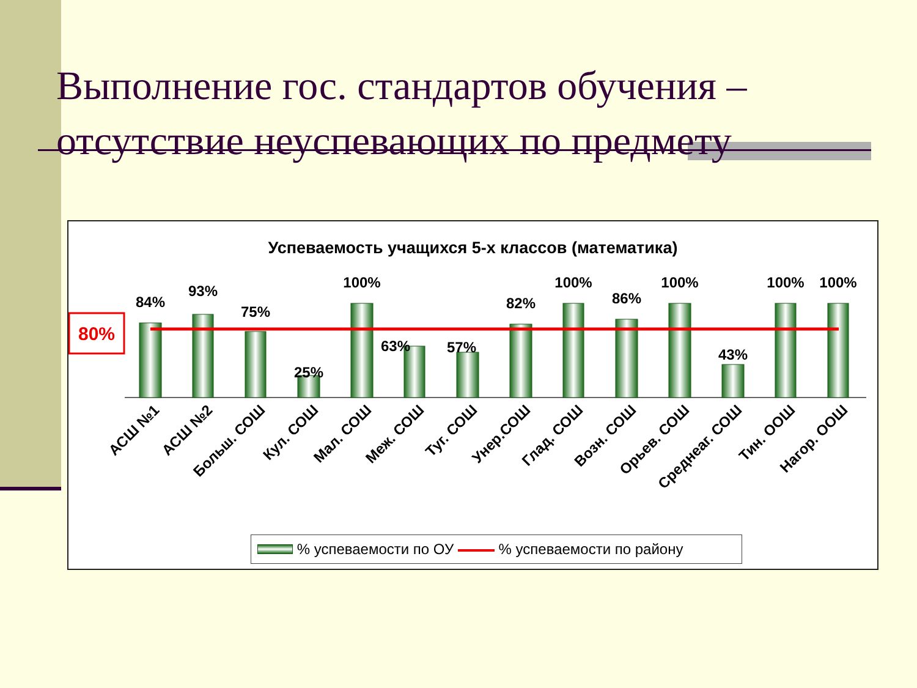Выполнение гос. стандартов обучения –
отсутствие неуспевающих по предмету
Успеваемость учащихся 5-х классов (математика)
80%
84%
93%
75%
25%
100%
63%
57%
82%
100%
86%
100%
43%
100%
100%
АСШ №1
АСШ №2
Больш. СОШ
Кул. СОШ
Мал. СОШ
Меж. СОШ
Туг. СОШ
Унер.СОШ
Глад. СОШ
Возн. СОШ
Орьев. СОШ
Среднеаг. СОШ
Тин. ООШ
Нагор. ООШ
% успеваемости по ОУ % успеваемости по району